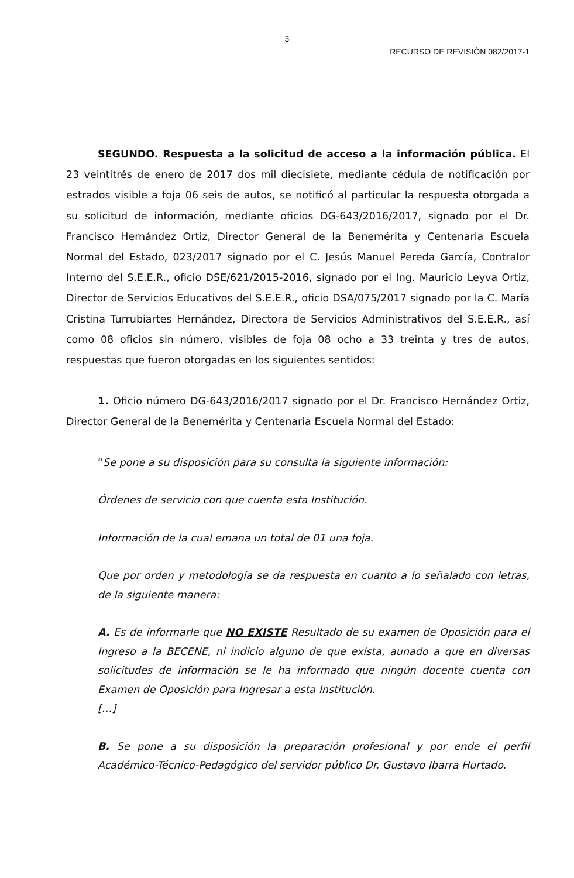3
RECURSO DE REVISIÓN 082/2017-1
SEGUNDO. Respuesta a la solicitud de acceso a la información pública. El 23 veintitrés de enero de 2017 dos mil diecisiete, mediante cédula de notificación por estrados visible a foja 06 seis de autos, se notificó al particular la respuesta otorgada a su solicitud de información, mediante oficios DG-643/2016/2017, signado por el Dr. Francisco Hernández Ortiz, Director General de la Benemérita y Centenaria Escuela Normal del Estado, 023/2017 signado por el C. Jesús Manuel Pereda García, Contralor Interno del S.E.E.R., oficio DSE/621/2015-2016, signado por el Ing. Mauricio Leyva Ortiz, Director de Servicios Educativos del S.E.E.R., oficio DSA/075/2017 signado por la C. María Cristina Turrubiartes Hernández, Directora de Servicios Administrativos del S.E.E.R., así como 08 oficios sin número, visibles de foja 08 ocho a 33 treinta y tres de autos, respuestas que fueron otorgadas en los siguientes sentidos:
1. Oficio número DG-643/2016/2017 signado por el Dr. Francisco Hernández Ortiz, Director General de la Benemérita y Centenaria Escuela Normal del Estado:
“Se pone a su disposición para su consulta la siguiente información:
Órdenes de servicio con que cuenta esta Institución.
Información de la cual emana un total de 01 una foja.
Que por orden y metodología se da respuesta en cuanto a lo señalado con letras, de la siguiente manera:
A. Es de informarle que NO EXISTE Resultado de su examen de Oposición para el Ingreso a la BECENE, ni indicio alguno de que exista, aunado a que en diversas solicitudes de información se le ha informado que ningún docente cuenta con Examen de Oposición para Ingresar a esta Institución.
[…]
B. Se pone a su disposición la preparación profesional y por ende el perfil Académico-Técnico-Pedagógico del servidor público Dr. Gustavo Ibarra Hurtado.